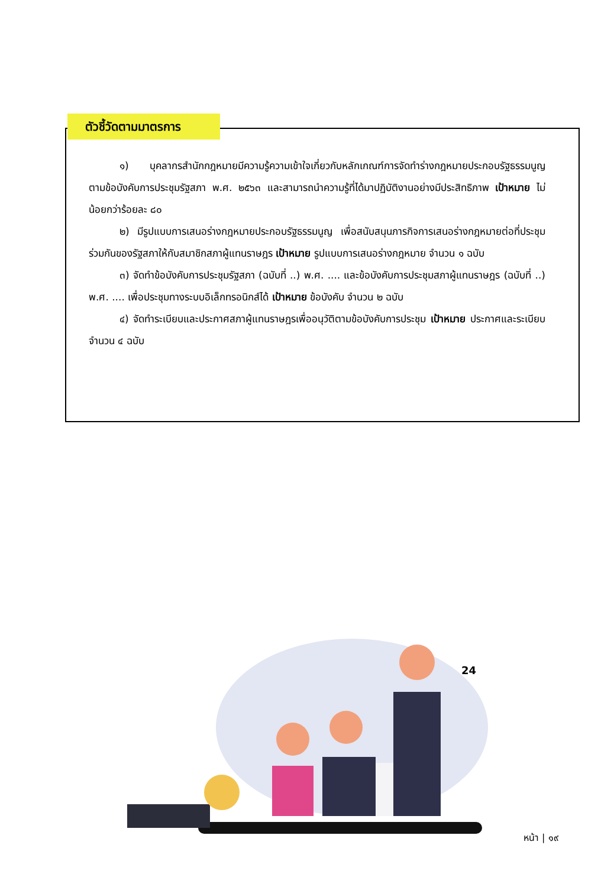ตัวชี้วัดตามมาตรการ
๑) บุคลากรสำนักกฎหมายมีความรู้ความเข้าใจเกี่ยวกับหลักเกณฑ์การจัดทำร่างกฎหมายประกอบรัฐธรรมนูญ ตามข้อบังคับการประชุมรัฐสภา พ.ศ. ๒๕๖๓ และสามารถนำความรู้ที่ได้มาปฏิบัติงานอย่างมีประสิทธิภาพ เป้าหมาย ไม่น้อยกว่าร้อยละ ๘๐
๒) มีรูปแบบการเสนอร่างกฎหมายประกอบรัฐธรรมนูญ เพื่อสนับสนุนภารกิจการเสนอร่างกฎหมายต่อที่ประชุมร่วมกันของรัฐสภาให้กับสมาชิกสภาผู้แทนราษฎร เป้าหมาย รูปแบบการเสนอร่างกฎหมาย จำนวน ๑ ฉบับ
๓) จัดทำข้อบังคับการประชุมรัฐสภา (ฉบับที่ ..) พ.ศ. .... และข้อบังคับการประชุมสภาผู้แทนราษฎร (ฉบับที่ ..) พ.ศ. .... เพื่อประชุมทางระบบอิเล็กทรอนิกส์ได้ เป้าหมาย ข้อบังคับ จำนวน ๒ ฉบับ
๔) จัดทำระเบียบและประกาศสภาผู้แทนราษฎรเพื่ออนุวัติตามข้อบังคับการประชุม เป้าหมาย ประกาศและระเบียบ จำนวน ๔ ฉบับ
24
หน้า | ๑๙